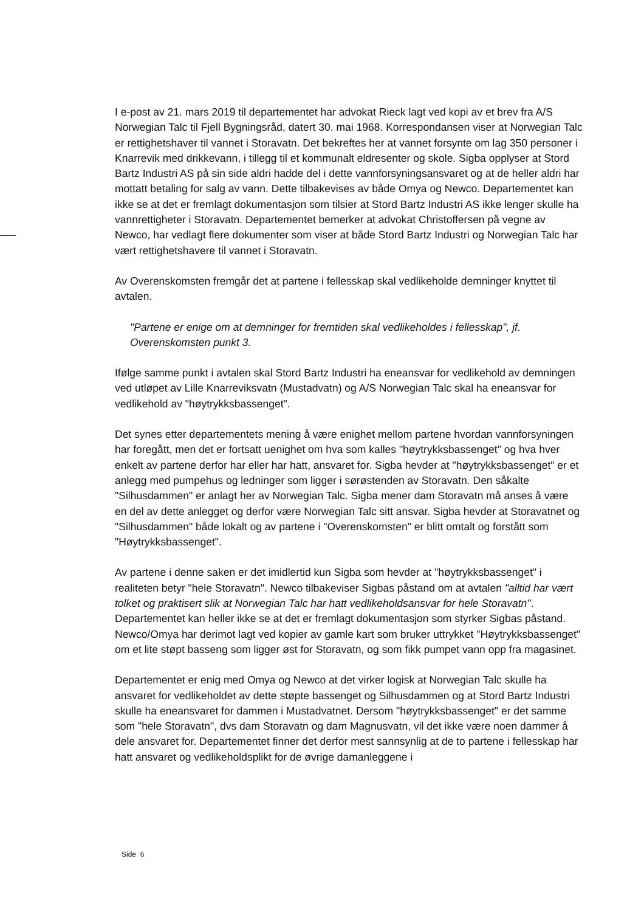I e-post av 21. mars 2019 til departementet har advokat Rieck lagt ved kopi av et brev fra A/S Norwegian Talc til Fjell Bygningsråd, datert 30. mai 1968. Korrespondansen viser at Norwegian Talc er rettighetshaver til vannet i Storavatn. Det bekreftes her at vannet forsynte om lag 350 personer i Knarrevik med drikkevann, i tillegg til et kommunalt eldresenter og skole. Sigba opplyser at Stord Bartz Industri AS på sin side aldri hadde del i dette vannforsyningsansvaret og at de heller aldri har mottatt betaling for salg av vann. Dette tilbakevises av både Omya og Newco. Departementet kan ikke se at det er fremlagt dokumentasjon som tilsier at Stord Bartz Industri AS ikke lenger skulle ha vannrettigheter i Storavatn. Departementet bemerker at advokat Christoffersen på vegne av Newco, har vedlagt flere dokumenter som viser at både Stord Bartz Industri og Norwegian Talc har vært rettighetshavere til vannet i Storavatn.
Av Overenskomsten fremgår det at partene i fellesskap skal vedlikeholde demninger knyttet til avtalen.
"Partene er enige om at demninger for fremtiden skal vedlikeholdes i fellesskap", jf. Overenskomsten punkt 3.
Ifølge samme punkt i avtalen skal Stord Bartz Industri ha eneansvar for vedlikehold av demningen ved utløpet av Lille Knarreviksvatn (Mustadvatn) og A/S Norwegian Talc skal ha eneansvar for vedlikehold av "høytrykksbassenget".
Det synes etter departementets mening å være enighet mellom partene hvordan vannforsyningen har foregått, men det er fortsatt uenighet om hva som kalles "høytrykksbassenget" og hva hver enkelt av partene derfor har eller har hatt, ansvaret for. Sigba hevder at "høytrykksbassenget" er et anlegg med pumpehus og ledninger som ligger i sørøstenden av Storavatn. Den såkalte "Silhusdammen" er anlagt her av Norwegian Talc. Sigba mener dam Storavatn må anses å være en del av dette anlegget og derfor være Norwegian Talc sitt ansvar. Sigba hevder at Storavatnet og "Silhusdammen" både lokalt og av partene i "Overenskomsten" er blitt omtalt og forstått som "Høytrykksbassenget".
Av partene i denne saken er det imidlertid kun Sigba som hevder at "høytrykksbassenget" i realiteten betyr "hele Storavatn". Newco tilbakeviser Sigbas påstand om at avtalen "alltid har vært tolket og praktisert slik at Norwegian Talc har hatt vedlikeholdsansvar for hele Storavatn". Departementet kan heller ikke se at det er fremlagt dokumentasjon som styrker Sigbas påstand. Newco/Omya har derimot lagt ved kopier av gamle kart som bruker uttrykket "Høytrykksbassenget" om et lite støpt basseng som ligger øst for Storavatn, og som fikk pumpet vann opp fra magasinet.
Departementet er enig med Omya og Newco at det virker logisk at Norwegian Talc skulle ha ansvaret for vedlikeholdet av dette støpte bassenget og Silhusdammen og at Stord Bartz Industri skulle ha eneansvaret for dammen i Mustadvatnet. Dersom "høytrykksbassenget" er det samme som "hele Storavatn", dvs dam Storavatn og dam Magnusvatn, vil det ikke være noen dammer å dele ansvaret for. Departementet finner det derfor mest sannsynlig at de to partene i fellesskap har hatt ansvaret og vedlikeholdsplikt for de øvrige damanleggene i
Side 6